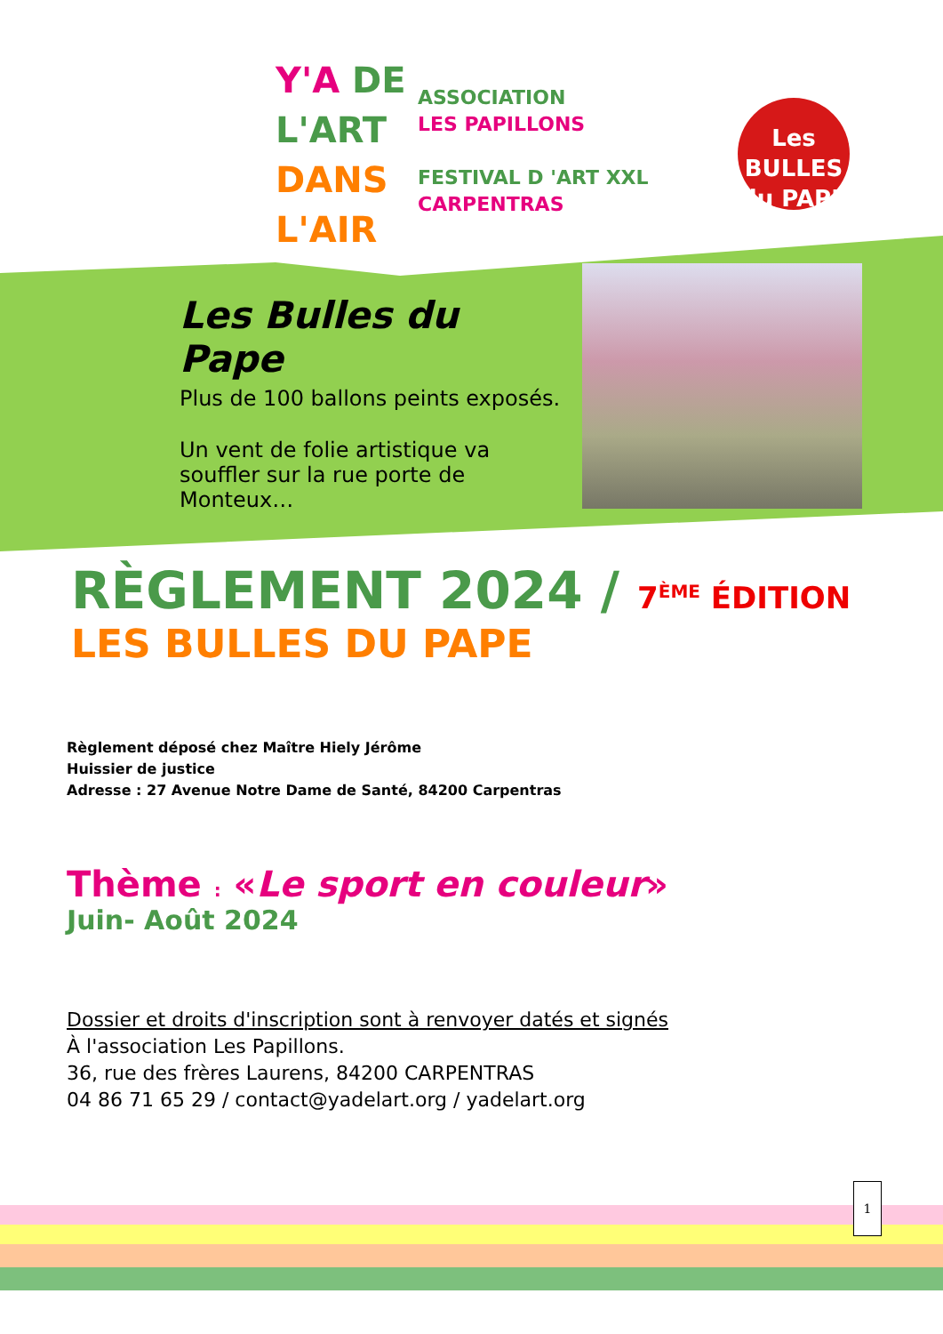Y'A DE
L'ART
DANS
L'AIR
ASSOCIATION
LES PAPILLONS
FESTIVAL D 'ART XXL
CARPENTRAS
Les BULLES
du PAPE
Les Bulles du Pape
Plus de 100 ballons peints exposés.
Un vent de folie artistique va souffler sur la rue porte de Monteux…
RÈGLEMENT 2024 / 7<sup>ÈME</sup> ÉDITION
LES BULLES DU PAPE
Règlement déposé chez Maître Hiely Jérôme
Huissier de justice
Adresse : 27 Avenue Notre Dame de Santé, 84200 Carpentras
Thème : «Le sport en couleur»
Juin- Août 2024
Dossier et droits d'inscription sont à renvoyer datés et signés
À l'association Les Papillons.
36, rue des frères Laurens, 84200 CARPENTRAS
04 86 71 65 29 / contact@yadelart.org / yadelart.org
1